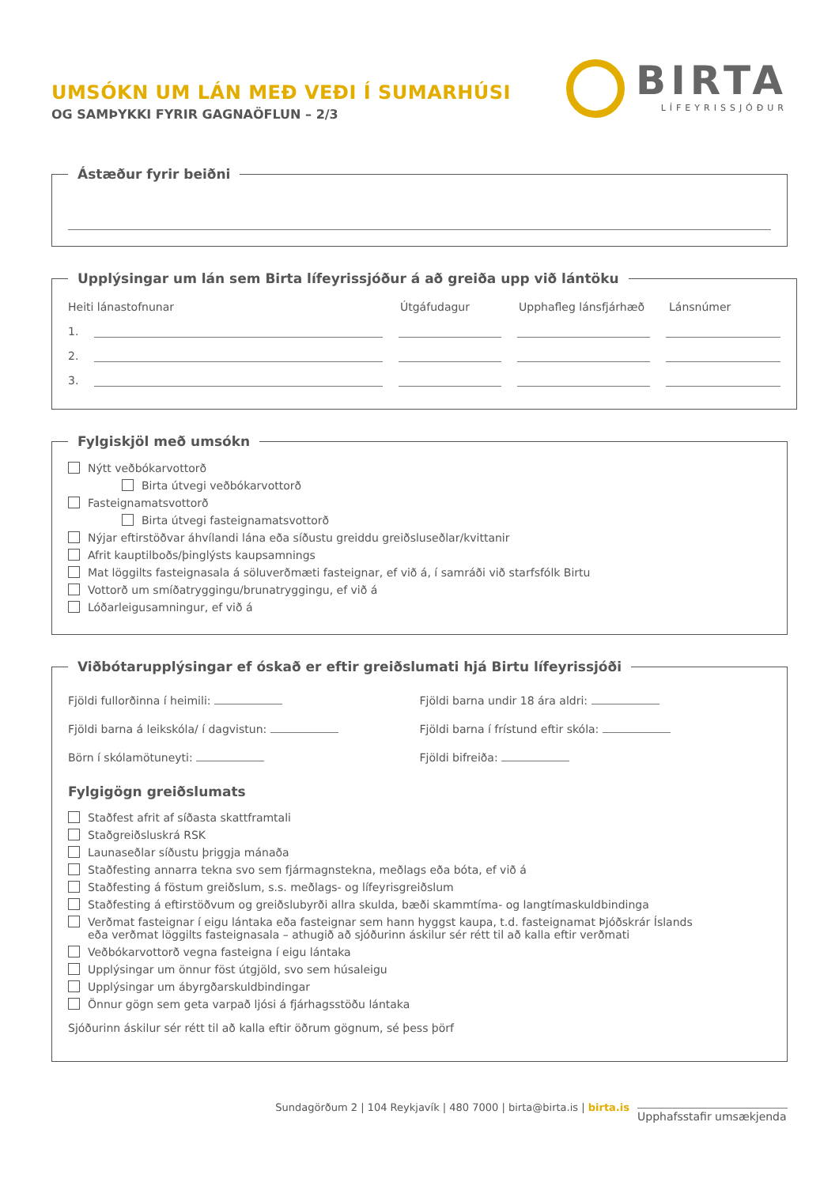UMSÓKN UM LÁN MEÐ VEÐI Í SUMARHÚSI
OG SAMÞYKKI FYRIR GAGNAÖFLUN – 2/3
BIRTA
LÍFEYRISSJÓÐUR
Ástæður fyrir beiðni
Upplýsingar um lán sem Birta lífeyrissjóður á að greiða upp við lántöku
Heiti lánastofnunar Útgáfudagur Upphafleg lánsfjárhæð Lánsnúmer
1.
2.
3.
Fylgiskjöl með umsókn
Nýtt veðbókarvottorð
Birta útvegi veðbókarvottorð
Fasteignamatsvottorð
Birta útvegi fasteignamatsvottorð
Nýjar eftirstöðvar áhvílandi lána eða síðustu greiddu greiðsluseðlar/kvittanir
Afrit kauptilboðs/þinglýsts kaupsamnings
Mat löggilts fasteignasala á söluverðmæti fasteignar, ef við á, í samráði við starfsfólk Birtu
Vottorð um smíðatryggingu/brunatryggingu, ef við á
Lóðarleigusamningur, ef við á
Viðbótarupplýsingar ef óskað er eftir greiðslumati hjá Birtu lífeyrissjóði
Fjöldi fullorðinna í heimili:
Fjöldi barna undir 18 ára aldri:
Fjöldi barna á leikskóla/ í dagvistun:
Fjöldi barna í frístund eftir skóla:
Börn í skólamötuneyti:
Fjöldi bifreiða:
Fylgigögn greiðslumats
Staðfest afrit af síðasta skattframtali
Staðgreiðsluskrá RSK
Launaseðlar síðustu þriggja mánaða
Staðfesting annarra tekna svo sem fjármagnstekna, meðlags eða bóta, ef við á
Staðfesting á föstum greiðslum, s.s. meðlags- og lífeyrisgreiðslum
Staðfesting á eftirstöðvum og greiðslubyrði allra skulda, bæði skammtíma- og langtímaskuldbindinga
Verðmat fasteignar í eigu lántaka eða fasteignar sem hann hyggst kaupa, t.d. fasteignamat Þjóðskrár Íslands
eða verðmat löggilts fasteignasala – athugið að sjóðurinn áskilur sér rétt til að kalla eftir verðmati
Veðbókarvottorð vegna fasteigna í eigu lántaka
Upplýsingar um önnur föst útgjöld, svo sem húsaleigu
Upplýsingar um ábyrgðarskuldbindingar
Önnur gögn sem geta varpað ljósi á fjárhagsstöðu lántaka
Sjóðurinn áskilur sér rétt til að kalla eftir öðrum gögnum, sé þess þörf
Sundagörðum 2 | 104 Reykjavík | 480 7000 | birta@birta.is | birta.is Upphafsstafir umsækjenda